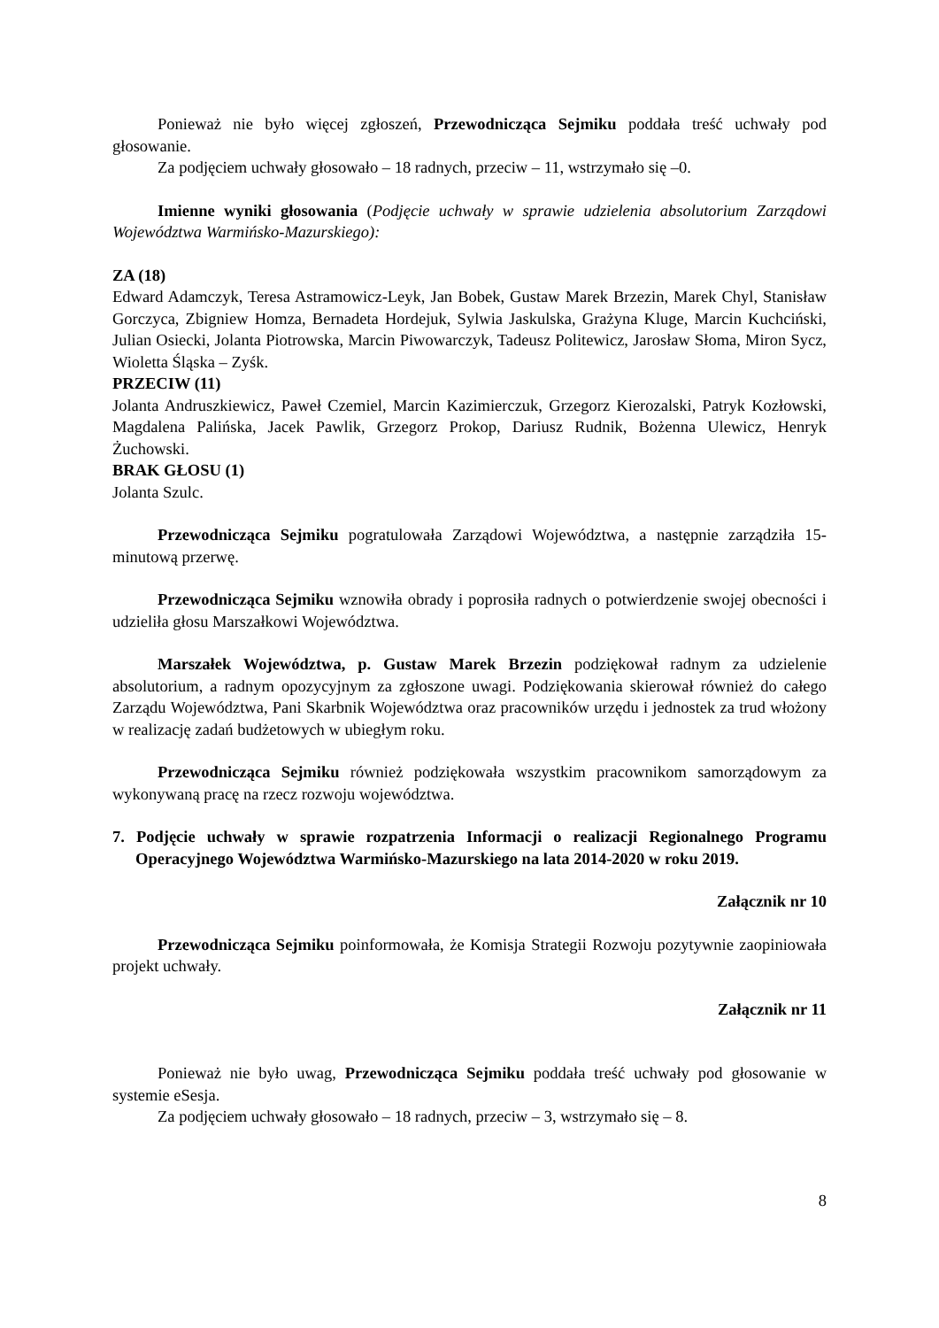Ponieważ nie było więcej zgłoszeń, Przewodnicząca Sejmiku poddała treść uchwały pod głosowanie.
Za podjęciem uchwały głosowało – 18 radnych, przeciw – 11, wstrzymało się –0.
Imienne wyniki głosowania (Podjęcie uchwały w sprawie udzielenia absolutorium Zarządowi Województwa Warmińsko-Mazurskiego):
ZA (18)
Edward Adamczyk, Teresa Astramowicz-Leyk, Jan Bobek, Gustaw Marek Brzezin, Marek Chyl, Stanisław Gorczyca, Zbigniew Homza, Bernadeta Hordejuk, Sylwia Jaskulska, Grażyna Kluge, Marcin Kuchciński, Julian Osiecki, Jolanta Piotrowska, Marcin Piwowarczyk, Tadeusz Politewicz, Jarosław Słoma, Miron Sycz, Wioletta Śląska – Zyśk.
PRZECIW (11)
Jolanta Andruszkiewicz, Paweł Czemiel, Marcin Kazimierczuk, Grzegorz Kierozalski, Patryk Kozłowski, Magdalena Palińska, Jacek Pawlik, Grzegorz Prokop, Dariusz Rudnik, Bożenna Ulewicz, Henryk Żuchowski.
BRAK GŁOSU (1)
Jolanta Szulc.
Przewodnicząca Sejmiku pogratulowała Zarządowi Województwa, a następnie zarządziła 15-minutową przerwę.
Przewodnicząca Sejmiku wznowiła obrady i poprosiła radnych o potwierdzenie swojej obecności i udzieliła głosu Marszałkowi Województwa.
Marszałek Województwa, p. Gustaw Marek Brzezin podziękował radnym za udzielenie absolutorium, a radnym opozycyjnym za zgłoszone uwagi. Podziękowania skierował również do całego Zarządu Województwa, Pani Skarbnik Województwa oraz pracowników urzędu i jednostek za trud włożony w realizację zadań budżetowych w ubiegłym roku.
Przewodnicząca Sejmiku również podziękowała wszystkim pracownikom samorządowym za wykonywaną pracę na rzecz rozwoju województwa.
7. Podjęcie uchwały w sprawie rozpatrzenia Informacji o realizacji Regionalnego Programu Operacyjnego Województwa Warmińsko-Mazurskiego na lata 2014-2020 w roku 2019.
Załącznik nr 10
Przewodnicząca Sejmiku poinformowała, że Komisja Strategii Rozwoju pozytywnie zaopiniowała projekt uchwały.
Załącznik nr 11
Ponieważ nie było uwag, Przewodnicząca Sejmiku poddała treść uchwały pod głosowanie w systemie eSesja.
Za podjęciem uchwały głosowało – 18 radnych, przeciw – 3, wstrzymało się – 8.
8